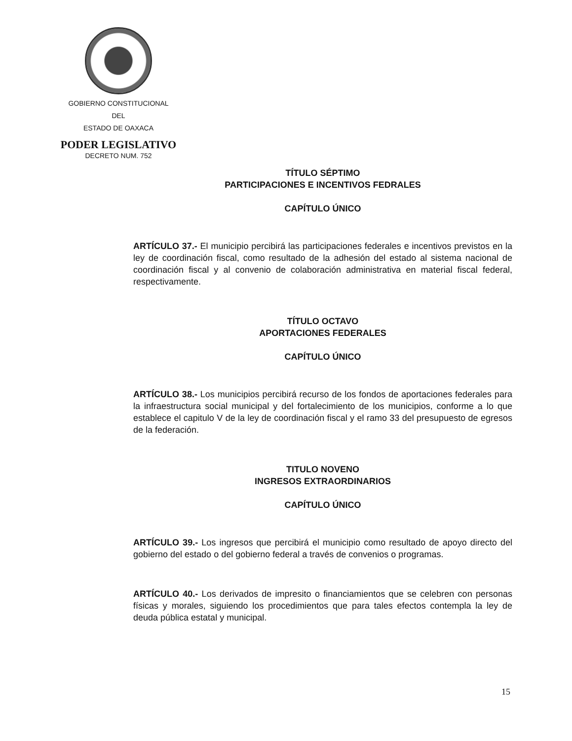GOBIERNO CONSTITUCIONAL
DEL
ESTADO DE OAXACA
PODER LEGISLATIVO
DECRETO NUM. 752
TÍTULO SÉPTIMO
PARTICIPACIONES E INCENTIVOS FEDRALES
CAPÍTULO ÚNICO
ARTÍCULO 37.- El municipio percibirá las participaciones federales e incentivos previstos en la ley de coordinación fiscal, como resultado de la adhesión del estado al sistema nacional de coordinación fiscal y al convenio de colaboración administrativa en material fiscal federal, respectivamente.
TÍTULO OCTAVO
APORTACIONES FEDERALES
CAPÍTULO ÚNICO
ARTÍCULO 38.- Los municipios percibirá recurso de los fondos de aportaciones federales para la infraestructura social municipal y del fortalecimiento de los municipios, conforme a lo que establece el capitulo V de la ley de coordinación fiscal y el ramo 33 del presupuesto de egresos de la federación.
TITULO NOVENO
INGRESOS EXTRAORDINARIOS
CAPÍTULO ÚNICO
ARTÍCULO 39.- Los ingresos que percibirá el municipio como resultado de apoyo directo del gobierno del estado o del gobierno federal a través de convenios o programas.
ARTÍCULO 40.- Los derivados de impresito o financiamientos que se celebren con personas físicas y morales, siguiendo los procedimientos que para tales efectos contempla la ley de deuda pública estatal y municipal.
15